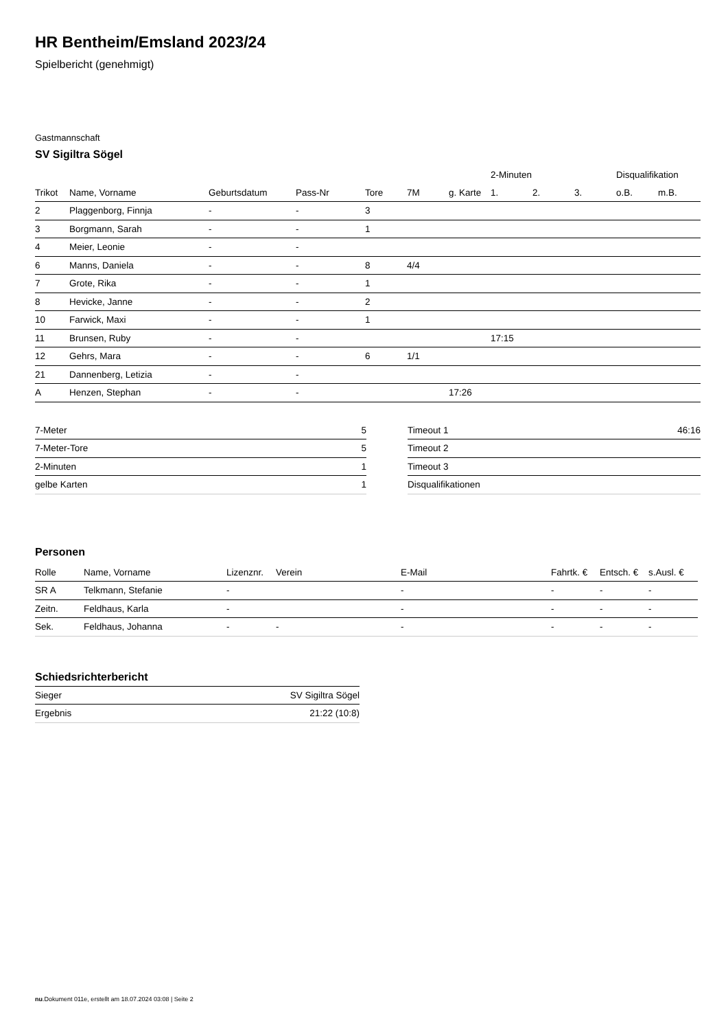HR Bentheim/Emsland 2023/24
Spielbericht (genehmigt)
Gastmannschaft
SV Sigiltra Sögel
| | | | | | | | 2-Minuten | | | Disqualifikation | |
| --- | --- | --- | --- | --- | --- | --- | --- | --- | --- | --- | --- |
| Trikot | Name, Vorname | Geburtsdatum | Pass-Nr | Tore | 7M | g. Karte | 1. | 2. | 3. | o.B. | m.B. |
| 2 | Plaggenborg, Finnja | - | - | 3 | | | | | | | |
| 3 | Borgmann, Sarah | - | - | 1 | | | | | | | |
| 4 | Meier, Leonie | - | - | | | | | | | | |
| 6 | Manns, Daniela | - | - | 8 | 4/4 | | | | | | |
| 7 | Grote, Rika | - | - | 1 | | | | | | | |
| 8 | Hevicke, Janne | - | - | 2 | | | | | | | |
| 10 | Farwick, Maxi | - | - | 1 | | | | | | | |
| 11 | Brunsen, Ruby | - | - | | | | 17:15 | | | | |
| 12 | Gehrs, Mara | - | - | 6 | 1/1 | | | | | | |
| 21 | Dannenberg, Letizia | - | - | | | | | | | | |
| A | Henzen, Stephan | - | - | | | 17:26 | | | | | |
| 7-Meter | 5 |
| 7-Meter-Tore | 5 |
| 2-Minuten | 1 |
| gelbe Karten | 1 |
| Timeout 1 | 46:16 |
| Timeout 2 | |
| Timeout 3 | |
| Disqualifikationen | |
Personen
| Rolle | Name, Vorname | Lizenznr. | Verein | E-Mail | Fahrtk. € | Entsch. € | s.Ausl. € |
| --- | --- | --- | --- | --- | --- | --- | --- |
| SR A | Telkmann, Stefanie | - | | - | - | - | - |
| Zeitn. | Feldhaus, Karla | - | | - | - | - | - |
| Sek. | Feldhaus, Johanna | - | - | - | - | - | - |
Schiedsrichterbericht
| Sieger | SV Sigiltra Sögel |
| Ergebnis | 21:22 (10:8) |
nu.Dokument 011e, erstellt am 18.07.2024 03:08 | Seite 2